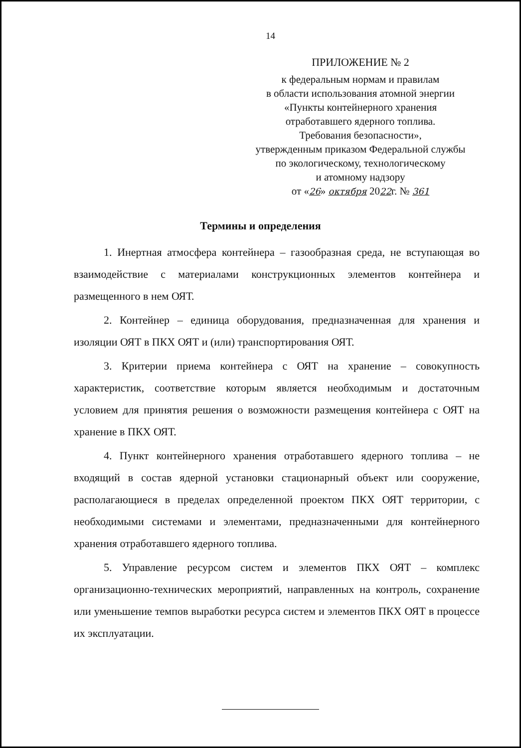14
ПРИЛОЖЕНИЕ № 2
к федеральным нормам и правилам
в области использования атомной энергии
«Пункты контейнерного хранения
отработавшего ядерного топлива.
Требования безопасности»,
утвержденным приказом Федеральной службы
по экологическому, технологическому
и атомному надзору
от «26» октября 2022г. № 361
Термины и определения
1. Инертная атмосфера контейнера – газообразная среда, не вступающая во взаимодействие с материалами конструкционных элементов контейнера и размещенного в нем ОЯТ.
2. Контейнер – единица оборудования, предназначенная для хранения и изоляции ОЯТ в ПКХ ОЯТ и (или) транспортирования ОЯТ.
3. Критерии приема контейнера с ОЯТ на хранение – совокупность характеристик, соответствие которым является необходимым и достаточным условием для принятия решения о возможности размещения контейнера с ОЯТ на хранение в ПКХ ОЯТ.
4. Пункт контейнерного хранения отработавшего ядерного топлива – не входящий в состав ядерной установки стационарный объект или сооружение, располагающиеся в пределах определенной проектом ПКХ ОЯТ территории, с необходимыми системами и элементами, предназначенными для контейнерного хранения отработавшего ядерного топлива.
5. Управление ресурсом систем и элементов ПКХ ОЯТ – комплекс организационно-технических мероприятий, направленных на контроль, сохранение или уменьшение темпов выработки ресурса систем и элементов ПКХ ОЯТ в процессе их эксплуатации.